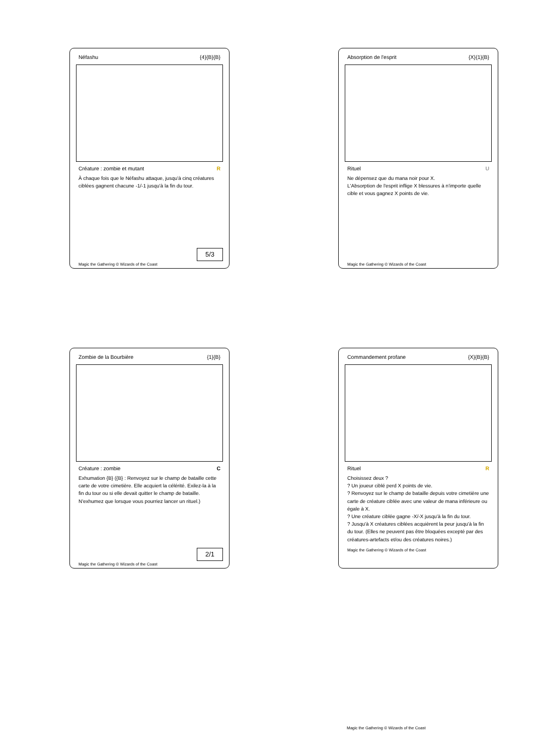Néfashu {4}{B}{B}
Créature : zombie et mutant R
À chaque fois que le Néfashu attaque, jusqu'à cinq créatures ciblées gagnent chacune -1/-1 jusqu'à la fin du tour.
5/3
Magic the Gathering © Wizards of the Coast
Absorption de l'esprit {X}{1}{B}
Rituel U
Ne dépensez que du mana noir pour X.
L'Absorption de l'esprit inflige X blessures à n'importe quelle cible et vous gagnez X points de vie.
Magic the Gathering © Wizards of the Coast
Zombie de la Bourbière {1}{B}
Créature : zombie C
Exhumation {B} ({B} : Renvoyez sur le champ de bataille cette carte de votre cimetière. Elle acquiert la célérité. Exilez-la à la fin du tour ou si elle devait quitter le champ de bataille. N'exhumez que lorsque vous pourriez lancer un rituel.)
2/1
Magic the Gathering © Wizards of the Coast
Commandement profane {X}{B}{B}
Rituel R
Choisissez deux ?
? Un joueur ciblé perd X points de vie.
? Renvoyez sur le champ de bataille depuis votre cimetière une carte de créature ciblée avec une valeur de mana inférieure ou égale à X.
? Une créature ciblée gagne -X/-X jusqu'à la fin du tour.
? Jusqu'à X créatures ciblées acquièrent la peur jusqu'à la fin du tour. (Elles ne peuvent pas être bloquées excepté par des créatures-artefacts et/ou des créatures noires.)
Magic the Gathering © Wizards of the Coast
Magic the Gathering © Wizards of the Coast